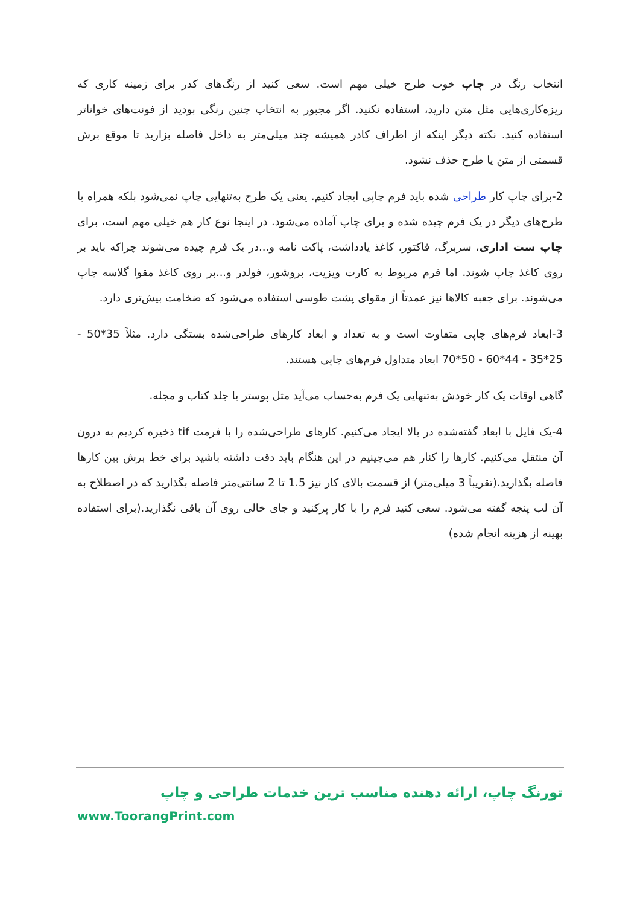انتخاب رنگ در چاپ خوب طرح خیلی مهم است. سعی کنید از رنگ‌های کدر برای زمینه کاری که ریزه‌کاری‌هایی مثل متن دارید، استفاده نکنید. اگر مجبور به انتخاب چنین رنگی بودید از فونت‌های خواناتر استفاده کنید. نکته دیگر اینکه از اطراف کادر همیشه چند میلی‌متر به داخل فاصله بزارید تا موقع برش قسمتی از متن یا طرح حذف نشود.
2-برای چاپ کار طراحی شده باید فرم چاپی ایجاد کنیم. یعنی یک طرح به‌تنهایی چاپ نمی‌شود بلکه همراه با طرح‌های دیگر در یک فرم چیده شده و برای چاپ آماده می‌شود. در اینجا نوع کار هم خیلی مهم است، برای چاپ ست اداری، سربرگ، فاکتور، کاغذ یادداشت، پاکت نامه و...در یک فرم چیده می‌شوند چراکه باید بر روی کاغذ چاپ شوند. اما فرم مربوط به کارت ویزیت، بروشور، فولدر و...بر روی کاغذ مقوا گلاسه چاپ می‌شوند. برای جعبه کالاها نیز عمدتاً از مقوای پشت طوسی استفاده می‌شود که ضخامت بیش‌تری دارد.
3-ابعاد فرم‌های چاپی متفاوت است و به تعداد و ابعاد کارهای طراحی‌شده بستگی دارد. مثلاً 35*50 - 25*35 - 44*60 - 50*70 ابعاد متداول فرم‌های چاپی هستند.
گاهی اوقات یک کار خودش به‌تنهایی یک فرم به‌حساب می‌آید مثل پوستر یا جلد کتاب و مجله.
4-یک فایل با ابعاد گفته‌شده در بالا ایجاد می‌کنیم. کارهای طراحی‌شده را با فرمت tif ذخیره کردیم به درون آن منتقل می‌کنیم. کارها را کنار هم می‌چینیم در این هنگام باید دقت داشته باشید برای خط برش بین کارها فاصله بگذارید.(تقریباً 3 میلی‌متر) از قسمت بالای کار نیز 1.5 تا 2 سانتی‌متر فاصله بگذارید که در اصطلاح به آن لب پنجه گفته می‌شود. سعی کنید فرم را با کار پرکنید و جای خالی روی آن باقی نگذارید.(برای استفاده بهینه از هزینه انجام شده)
تورنگ چاپ، ارائه دهنده مناسب ترین خدمات طراحی و چاپ
www.ToorangPrint.com